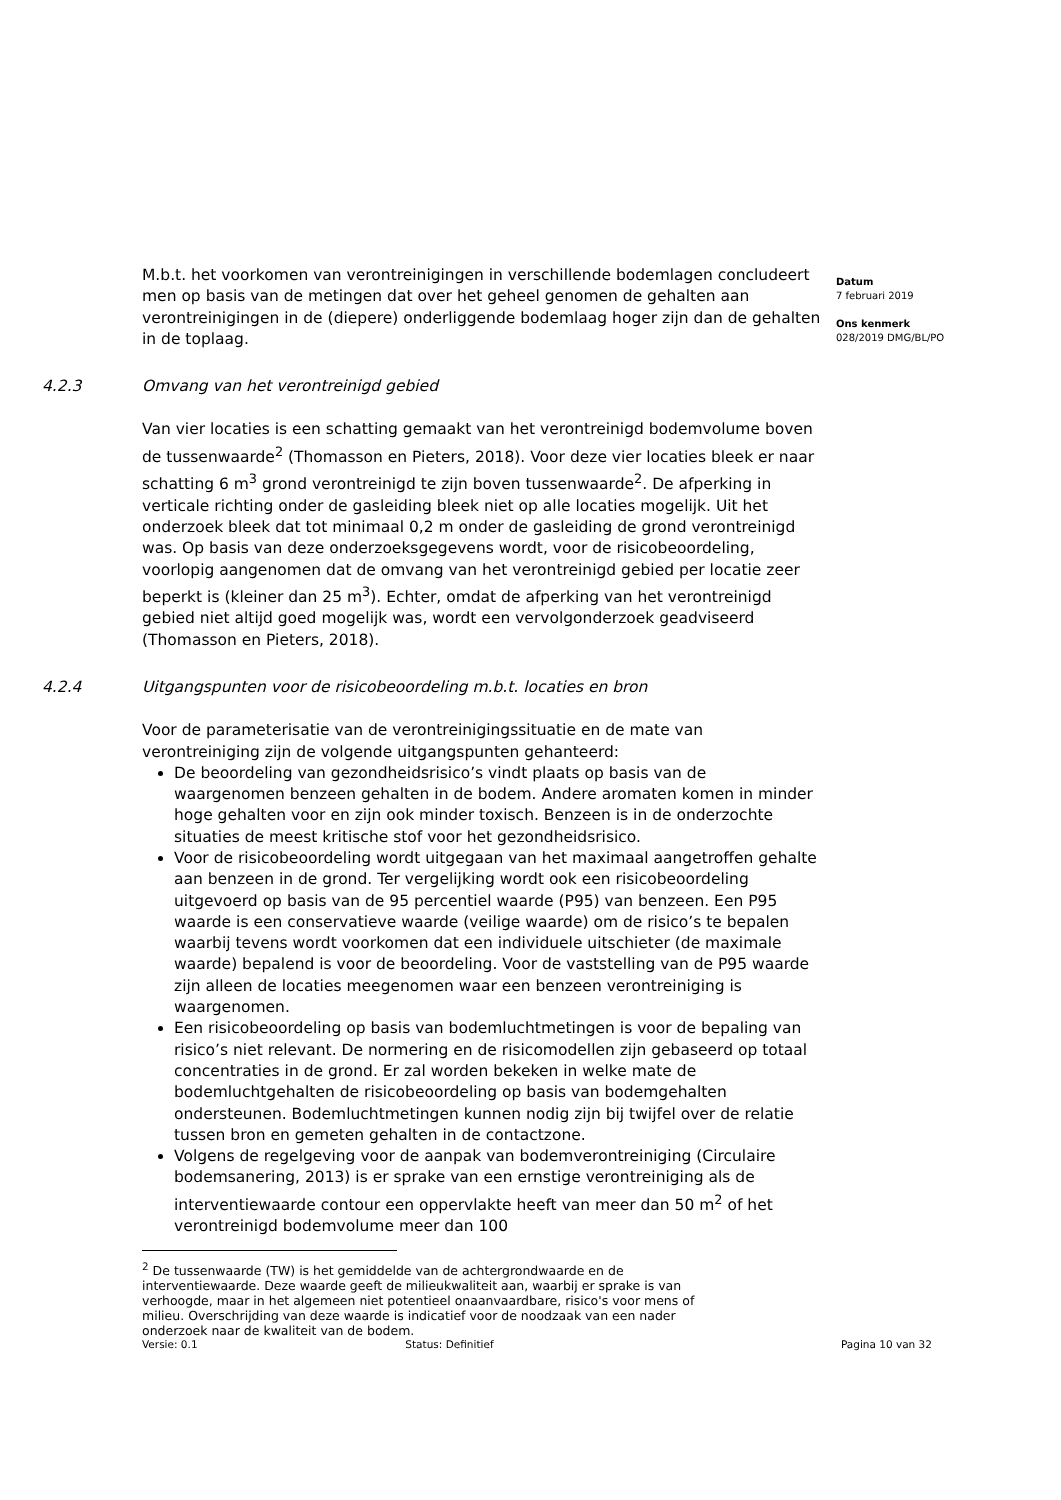M.b.t. het voorkomen van verontreinigingen in verschillende bodemlagen concludeert men op basis van de metingen dat over het geheel genomen de gehalten aan verontreinigingen in de (diepere) onderliggende bodemlaag hoger zijn dan de gehalten in de toplaag.
4.2.3 Omvang van het verontreinigd gebied
Van vier locaties is een schatting gemaakt van het verontreinigd bodemvolume boven de tussenwaarde<sup>2</sup> (Thomasson en Pieters, 2018). Voor deze vier locaties bleek er naar schatting 6 m<sup>3</sup> grond verontreinigd te zijn boven tussenwaarde<sup>2</sup>. De afperking in verticale richting onder de gasleiding bleek niet op alle locaties mogelijk. Uit het onderzoek bleek dat tot minimaal 0,2 m onder de gasleiding de grond verontreinigd was. Op basis van deze onderzoeksgegevens wordt, voor de risicobeoordeling, voorlopig aangenomen dat de omvang van het verontreinigd gebied per locatie zeer beperkt is (kleiner dan 25 m<sup>3</sup>). Echter, omdat de afperking van het verontreinigd gebied niet altijd goed mogelijk was, wordt een vervolgonderzoek geadviseerd (Thomasson en Pieters, 2018).
4.2.4 Uitgangspunten voor de risicobeoordeling m.b.t. locaties en bron
Voor de parameterisatie van de verontreinigingssituatie en de mate van verontreiniging zijn de volgende uitgangspunten gehanteerd:
De beoordeling van gezondheidsrisico’s vindt plaats op basis van de waargenomen benzeen gehalten in de bodem. Andere aromaten komen in minder hoge gehalten voor en zijn ook minder toxisch. Benzeen is in de onderzochte situaties de meest kritische stof voor het gezondheidsrisico.
Voor de risicobeoordeling wordt uitgegaan van het maximaal aangetroffen gehalte aan benzeen in de grond. Ter vergelijking wordt ook een risicobeoordeling uitgevoerd op basis van de 95 percentiel waarde (P95) van benzeen. Een P95 waarde is een conservatieve waarde (veilige waarde) om de risico’s te bepalen waarbij tevens wordt voorkomen dat een individuele uitschieter (de maximale waarde) bepalend is voor de beoordeling. Voor de vaststelling van de P95 waarde zijn alleen de locaties meegenomen waar een benzeen verontreiniging is waargenomen.
Een risicobeoordeling op basis van bodemluchtmetingen is voor de bepaling van risico’s niet relevant. De normering en de risicomodellen zijn gebaseerd op totaal concentraties in de grond. Er zal worden bekeken in welke mate de bodemluchtgehalten de risicobeoordeling op basis van bodemgehalten ondersteunen. Bodemluchtmetingen kunnen nodig zijn bij twijfel over de relatie tussen bron en gemeten gehalten in de contactzone.
Volgens de regelgeving voor de aanpak van bodemverontreiniging (Circulaire bodemsanering, 2013) is er sprake van een ernstige verontreiniging als de interventiewaarde contour een oppervlakte heeft van meer dan 50 m<sup>2</sup> of het verontreinigd bodemvolume meer dan 100
<sup>2</sup> De tussenwaarde (TW) is het gemiddelde van de achtergrondwaarde en de interventiewaarde. Deze waarde geeft de milieukwaliteit aan, waarbij er sprake is van verhoogde, maar in het algemeen niet potentieel onaanvaardbare, risico's voor mens of milieu. Overschrijding van deze waarde is indicatief voor de noodzaak van een nader onderzoek naar de kwaliteit van de bodem.
Datum
7 februari 2019
Ons kenmerk
028/2019 DMG/BL/PO
Versie: 0.1 Status: Definitief Pagina 10 van 32